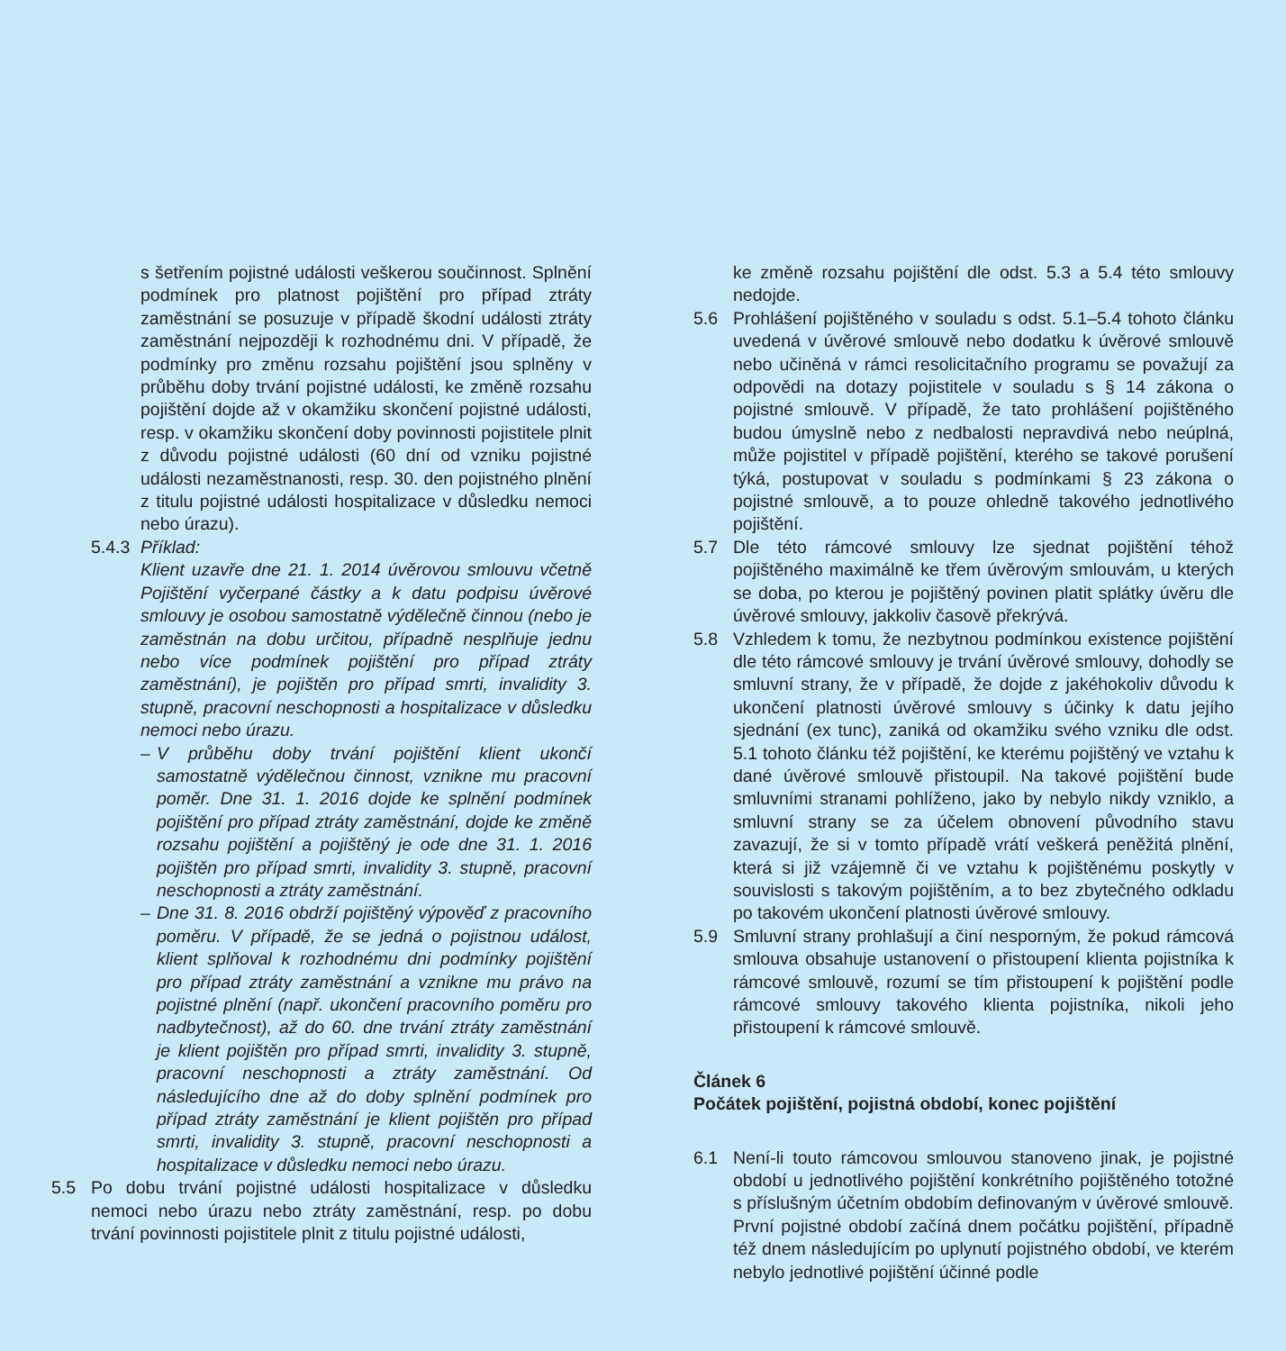s šetřením pojistné události veškerou součinnost. Splnění podmínek pro platnost pojištění pro případ ztráty zaměstnání se posuzuje v případě škodní události ztráty zaměstnání nejpozději k rozhodnému dni. V případě, že podmínky pro změnu rozsahu pojištění jsou splněny v průběhu doby trvání pojistné události, ke změně rozsahu pojištění dojde až v okamžiku skončení pojistné události, resp. v okamžiku skončení doby povinnosti pojistitele plnit z důvodu pojistné události (60 dní od vzniku pojistné události nezaměstnanosti, resp. 30. den pojistného plnění z titulu pojistné události hospitalizace v důsledku nemoci nebo úrazu).
5.4.3 Příklad:
Klient uzavře dne 21. 1. 2014 úvěrovou smlouvu včetně Pojištění vyčerpané částky a k datu podpisu úvěrové smlouvy je osobou samostatně výdělečně činnou (nebo je zaměstnán na dobu určitou, případně nesplňuje jednu nebo více podmínek pojištění pro případ ztráty zaměstnání), je pojištěn pro případ smrti, invalidity 3. stupně, pracovní neschopnosti a hospitalizace v důsledku nemoci nebo úrazu.
– V průběhu doby trvání pojištění klient ukončí samostatně výdělečnou činnost, vznikne mu pracovní poměr. Dne 31. 1. 2016 dojde ke splnění podmínek pojištění pro případ ztráty zaměstnání, dojde ke změně rozsahu pojištění a pojištěný je ode dne 31. 1. 2016 pojištěn pro případ smrti, invalidity 3. stupně, pracovní neschopnosti a ztráty zaměstnání.
– Dne 31. 8. 2016 obdrží pojištěný výpověď z pracovního poměru. V případě, že se jedná o pojistnou událost, klient splňoval k rozhodnému dni podmínky pojištění pro případ ztráty zaměstnání a vznikne mu právo na pojistné plnění (např. ukončení pracovního poměru pro nadbytečnost), až do 60. dne trvání ztráty zaměstnání je klient pojištěn pro případ smrti, invalidity 3. stupně, pracovní neschopnosti a ztráty zaměstnání. Od následujícího dne až do doby splnění podmínek pro případ ztráty zaměstnání je klient pojištěn pro případ smrti, invalidity 3. stupně, pracovní neschopnosti a hospitalizace v důsledku nemoci nebo úrazu.
5.5 Po dobu trvání pojistné události hospitalizace v důsledku nemoci nebo úrazu nebo ztráty zaměstnání, resp. po dobu trvání povinnosti pojistitele plnit z titulu pojistné události,
ke změně rozsahu pojištění dle odst. 5.3 a 5.4 této smlouvy nedojde.
5.6 Prohlášení pojištěného v souladu s odst. 5.1–5.4 tohoto článku uvedená v úvěrové smlouvě nebo dodatku k úvěrové smlouvě nebo učiněná v rámci resolicitačního programu se považují za odpovědi na dotazy pojistitele v souladu s § 14 zákona o pojistné smlouvě. V případě, že tato prohlášení pojištěného budou úmyslně nebo z nedbalosti nepravdivá nebo neúplná, může pojistitel v případě pojištění, kterého se takové porušení týká, postupovat v souladu s podmínkami § 23 zákona o pojistné smlouvě, a to pouze ohledně takového jednotlivého pojištění.
5.7 Dle této rámcové smlouvy lze sjednat pojištění téhož pojištěného maximálně ke třem úvěrovým smlouvám, u kterých se doba, po kterou je pojištěný povinen platit splátky úvěru dle úvěrové smlouvy, jakkoliv časově překrývá.
5.8 Vzhledem k tomu, že nezbytnou podmínkou existence pojištění dle této rámcové smlouvy je trvání úvěrové smlouvy, dohodly se smluvní strany, že v případě, že dojde z jakéhokoliv důvodu k ukončení platnosti úvěrové smlouvy s účinky k datu jejího sjednání (ex tunc), zaniká od okamžiku svého vzniku dle odst. 5.1 tohoto článku též pojištění, ke kterému pojištěný ve vztahu k dané úvěrové smlouvě přistoupil. Na takové pojištění bude smluvními stranami pohlíženo, jako by nebylo nikdy vzniklo, a smluvní strany se za účelem obnovení původního stavu zavazují, že si v tomto případě vrátí veškerá peněžitá plnění, která si již vzájemně či ve vztahu k pojištěnému poskytly v souvislosti s takovým pojištěním, a to bez zbytečného odkladu po takovém ukončení platnosti úvěrové smlouvy.
5.9 Smluvní strany prohlašují a činí nesporným, že pokud rámcová smlouva obsahuje ustanovení o přistoupení klienta pojistníka k rámcové smlouvě, rozumí se tím přistoupení k pojištění podle rámcové smlouvy takového klienta pojistníka, nikoli jeho přistoupení k rámcové smlouvě.
Článek 6
Počátek pojištění, pojistná období, konec pojištění
6.1 Není-li touto rámcovou smlouvou stanoveno jinak, je pojistné období u jednotlivého pojištění konkrétního pojištěného totožné s příslušným účetním obdobím definovaným v úvěrové smlouvě. První pojistné období začíná dnem počátku pojištění, případně též dnem následujícím po uplynutí pojistného období, ve kterém nebylo jednotlivé pojištění účinné podle